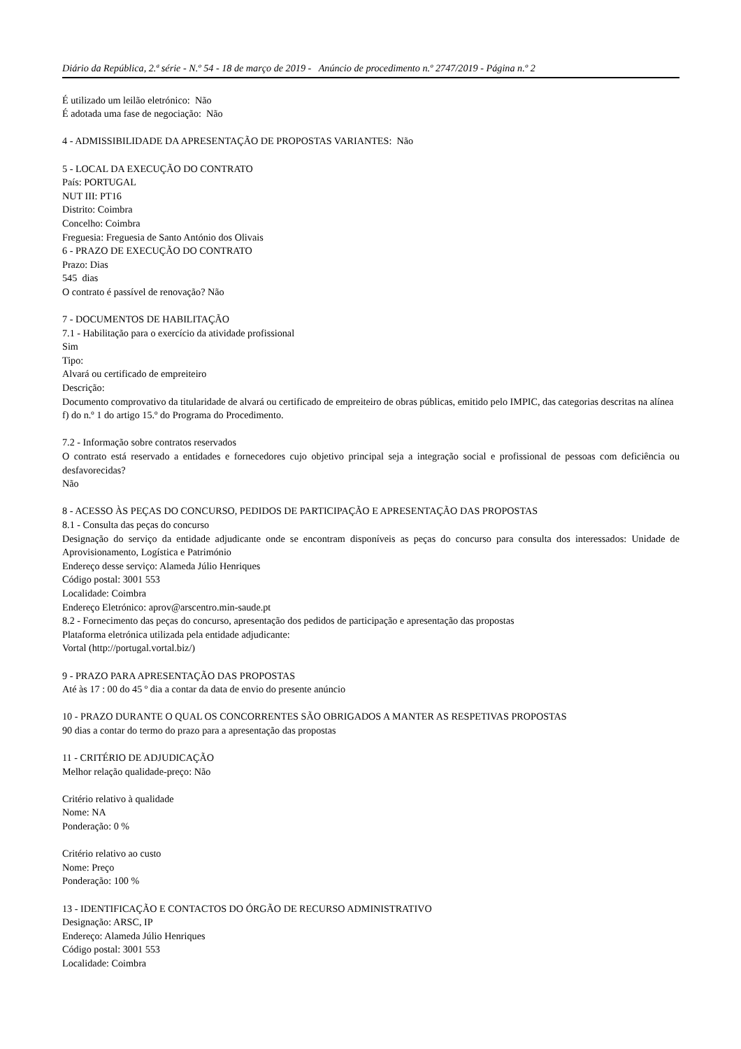Diário da República, 2.ª série - N.º 54 - 18 de março de 2019 - Anúncio de procedimento n.º 2747/2019 - Página n.º 2
É utilizado um leilão eletrónico: Não
É adotada uma fase de negociação: Não
4 - ADMISSIBILIDADE DA APRESENTAÇÃO DE PROPOSTAS VARIANTES: Não
5 - LOCAL DA EXECUÇÃO DO CONTRATO
País: PORTUGAL
NUT III: PT16
Distrito: Coimbra
Concelho: Coimbra
Freguesia: Freguesia de Santo António dos Olivais
6 - PRAZO DE EXECUÇÃO DO CONTRATO
Prazo: Dias
545 dias
O contrato é passível de renovação? Não
7 - DOCUMENTOS DE HABILITAÇÃO
7.1 - Habilitação para o exercício da atividade profissional
Sim
Tipo:
Alvará ou certificado de empreiteiro
Descrição:
Documento comprovativo da titularidade de alvará ou certificado de empreiteiro de obras públicas, emitido pelo IMPIC, das categorias descritas na alínea f) do n.º 1 do artigo 15.º do Programa do Procedimento.
7.2 - Informação sobre contratos reservados
O contrato está reservado a entidades e fornecedores cujo objetivo principal seja a integração social e profissional de pessoas com deficiência ou desfavorecidas?
Não
8 - ACESSO ÀS PEÇAS DO CONCURSO, PEDIDOS DE PARTICIPAÇÃO E APRESENTAÇÃO DAS PROPOSTAS
8.1 - Consulta das peças do concurso
Designação do serviço da entidade adjudicante onde se encontram disponíveis as peças do concurso para consulta dos interessados: Unidade de Aprovisionamento, Logística e Património
Endereço desse serviço: Alameda Júlio Henriques
Código postal: 3001 553
Localidade: Coimbra
Endereço Eletrónico: aprov@arscentro.min-saude.pt
8.2 - Fornecimento das peças do concurso, apresentação dos pedidos de participação e apresentação das propostas
Plataforma eletrónica utilizada pela entidade adjudicante:
Vortal (http://portugal.vortal.biz/)
9 - PRAZO PARA APRESENTAÇÃO DAS PROPOSTAS
Até às 17 : 00 do 45 º dia a contar da data de envio do presente anúncio
10 - PRAZO DURANTE O QUAL OS CONCORRENTES SÃO OBRIGADOS A MANTER AS RESPETIVAS PROPOSTAS
90 dias a contar do termo do prazo para a apresentação das propostas
11 - CRITÉRIO DE ADJUDICAÇÃO
Melhor relação qualidade-preço: Não
Critério relativo à qualidade
Nome: NA
Ponderação: 0 %
Critério relativo ao custo
Nome: Preço
Ponderação: 100 %
13 - IDENTIFICAÇÃO E CONTACTOS DO ÓRGÃO DE RECURSO ADMINISTRATIVO
Designação: ARSC, IP
Endereço: Alameda Júlio Henriques
Código postal: 3001 553
Localidade: Coimbra